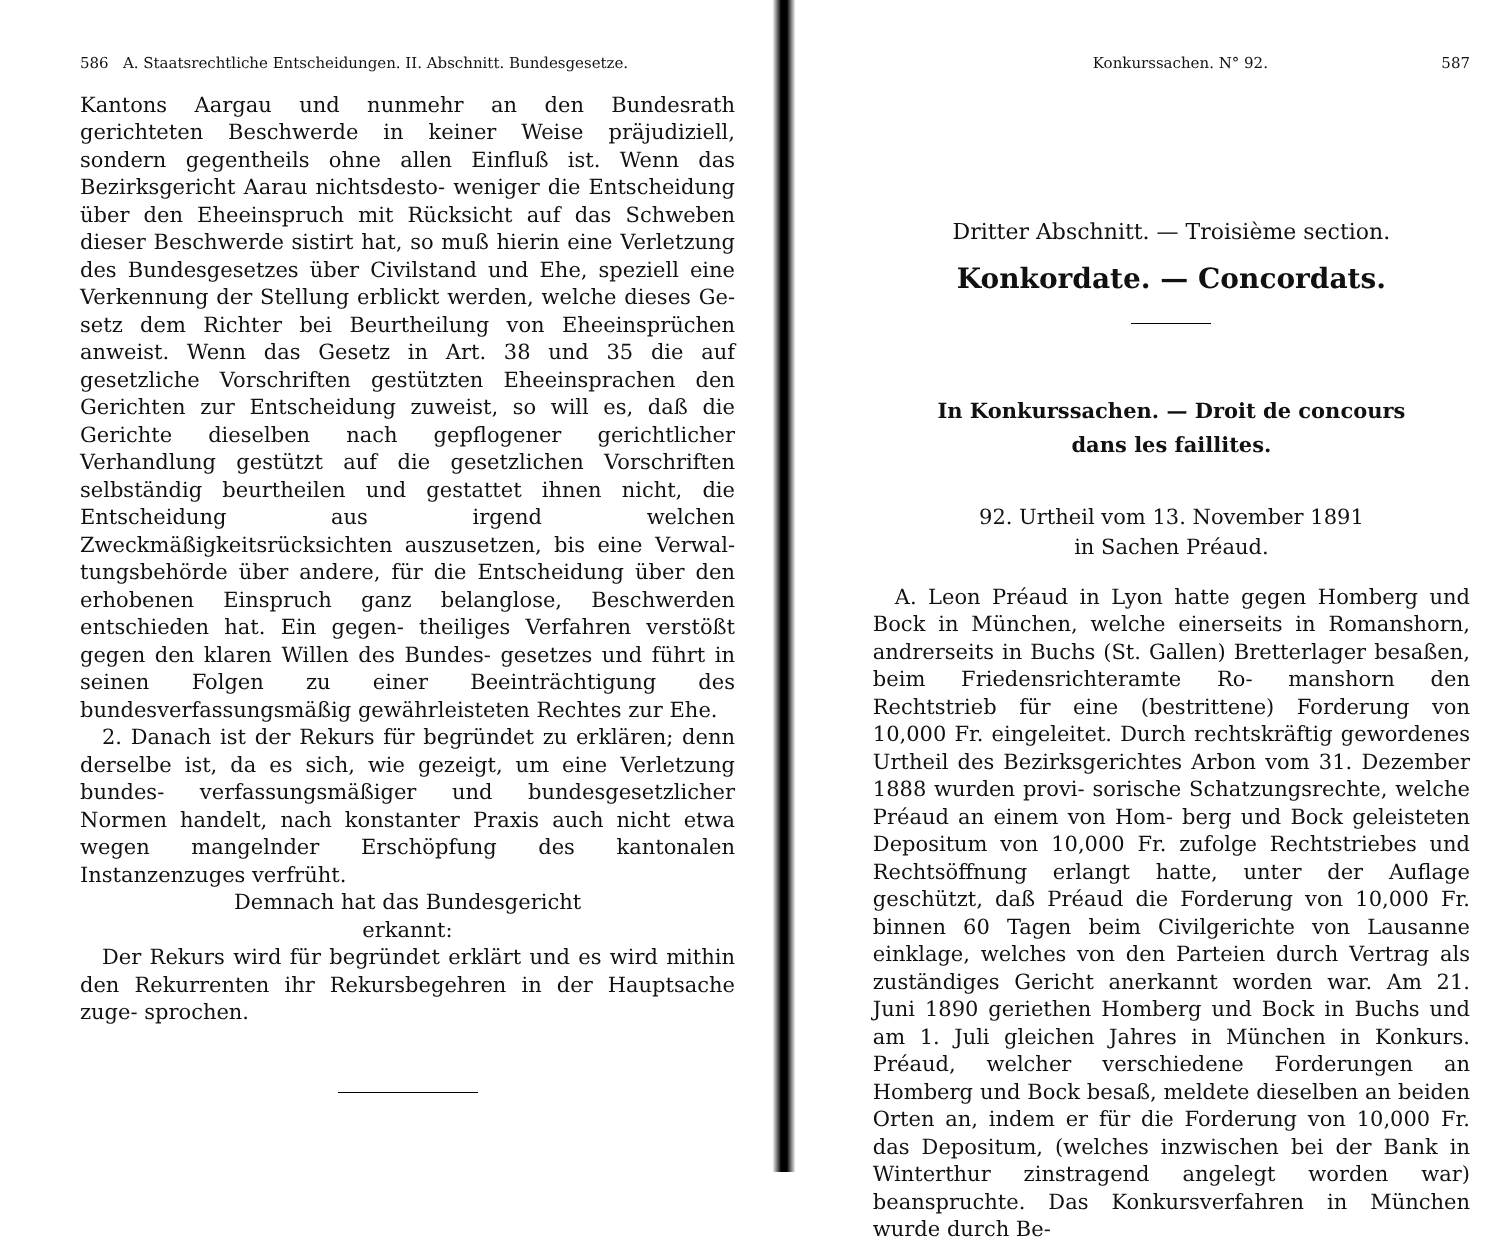586 A. Staatsrechtliche Entscheidungen. II. Abschnitt. Bundesgesetze.
Kantons Aargau und nunmehr an den Bundesrath gerichteten Beschwerde in keiner Weise präjudiziell, sondern gegentheils ohne allen Einfluß ist. Wenn das Bezirksgericht Aarau nichtsdesto- weniger die Entscheidung über den Eheeinspruch mit Rücksicht auf das Schweben dieser Beschwerde sistirt hat, so muß hierin eine Verletzung des Bundesgesetzes über Civilstand und Ehe, speziell eine Verkennung der Stellung erblickt werden, welche dieses Ge- setz dem Richter bei Beurtheilung von Eheeinsprüchen anweist. Wenn das Gesetz in Art. 38 und 35 die auf gesetzliche Vorschriften gestützten Eheeinsprachen den Gerichten zur Entscheidung zuweist, so will es, daß die Gerichte dieselben nach gepflogener gerichtlicher Verhandlung gestützt auf die gesetzlichen Vorschriften selbständig beurtheilen und gestattet ihnen nicht, die Entscheidung aus irgend welchen Zweckmäßigkeitsrücksichten auszusetzen, bis eine Verwal- tungsbehörde über andere, für die Entscheidung über den erhobenen Einspruch ganz belanglose, Beschwerden entschieden hat. Ein gegen- theiliges Verfahren verstößt gegen den klaren Willen des Bundes- gesetzes und führt in seinen Folgen zu einer Beeinträchtigung des bundesverfassungsmäßig gewährleisteten Rechtes zur Ehe.
2. Danach ist der Rekurs für begründet zu erklären; denn derselbe ist, da es sich, wie gezeigt, um eine Verletzung bundes- verfassungsmäßiger und bundesgesetzlicher Normen handelt, nach konstanter Praxis auch nicht etwa wegen mangelnder Erschöpfung des kantonalen Instanzenzuges verfrüht.
Demnach hat das Bundesgericht
erkannt:
Der Rekurs wird für begründet erklärt und es wird mithin den Rekurrenten ihr Rekursbegehren in der Hauptsache zuge- sprochen.
Konkurssachen. N° 92. 587
Dritter Abschnitt. — Troisième section.
Konkordate. — Concordats.
In Konkurssachen. — Droit de concours
dans les faillites.
92. Urtheil vom 13. November 1891
in Sachen Préaud.
A. Leon Préaud in Lyon hatte gegen Homberg und Bock in München, welche einerseits in Romanshorn, andrerseits in Buchs (St. Gallen) Bretterlager besaßen, beim Friedensrichteramte Ro- manshorn den Rechtstrieb für eine (bestrittene) Forderung von 10,000 Fr. eingeleitet. Durch rechtskräftig gewordenes Urtheil des Bezirksgerichtes Arbon vom 31. Dezember 1888 wurden provi- sorische Schatzungsrechte, welche Préaud an einem von Hom- berg und Bock geleisteten Depositum von 10,000 Fr. zufolge Rechtstriebes und Rechtsöffnung erlangt hatte, unter der Auflage geschützt, daß Préaud die Forderung von 10,000 Fr. binnen 60 Tagen beim Civilgerichte von Lausanne einklage, welches von den Parteien durch Vertrag als zuständiges Gericht anerkannt worden war. Am 21. Juni 1890 geriethen Homberg und Bock in Buchs und am 1. Juli gleichen Jahres in München in Konkurs. Préaud, welcher verschiedene Forderungen an Homberg und Bock besaß, meldete dieselben an beiden Orten an, indem er für die Forderung von 10,000 Fr. das Depositum, (welches inzwischen bei der Bank in Winterthur zinstragend angelegt worden war) beanspruchte. Das Konkursverfahren in München wurde durch Be-